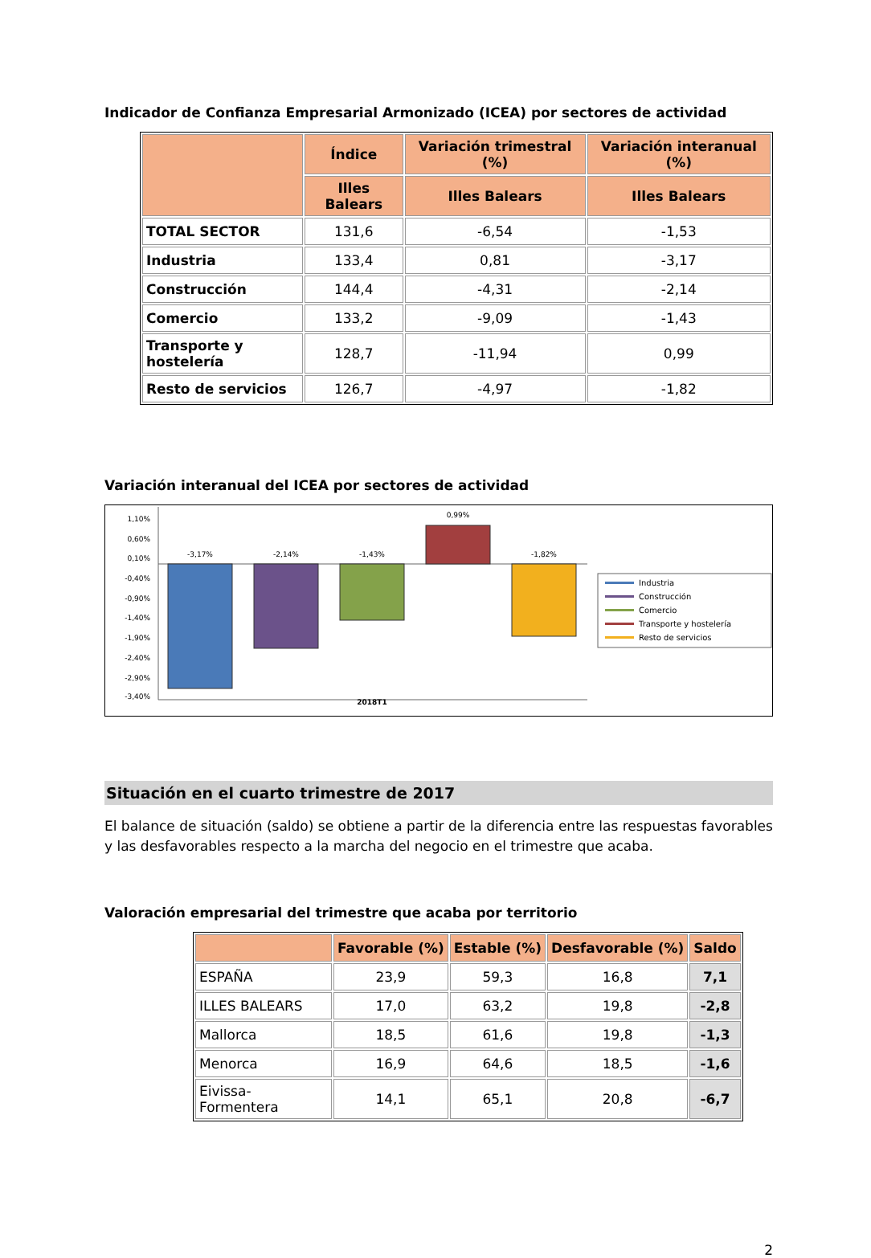Indicador de Confianza Empresarial Armonizado (ICEA) por sectores de actividad
| | Índice | Variación trimestral (%) | Variación interanual (%) |
| --- | --- | --- | --- |
| | Illes Balears | Illes Balears | Illes Balears |
| TOTAL SECTOR | 131,6 | -6,54 | -1,53 |
| Industria | 133,4 | 0,81 | -3,17 |
| Construcción | 144,4 | -4,31 | -2,14 |
| Comercio | 133,2 | -9,09 | -1,43 |
| Transporte y hostelería | 128,7 | -11,94 | 0,99 |
| Resto de servicios | 126,7 | -4,97 | -1,82 |
Variación interanual del ICEA por sectores de actividad
1,10%
0,60%
0,10%
-0,40%
-0,90%
-1,40%
-1,90%
-2,40%
-2,90%
-3,40%
-3,17%
-2,14%
-1,43%
0,99%
-1,82%
2018T1
Industria
Construcción
Comercio
Transporte y hostelería
Resto de servicios
Situación en el cuarto trimestre de 2017
El balance de situación (saldo) se obtiene a partir de la diferencia entre las respuestas favorables y las desfavorables respecto a la marcha del negocio en el trimestre que acaba.
Valoración empresarial del trimestre que acaba por territorio
| | Favorable (%) | Estable (%) | Desfavorable (%) | Saldo |
| --- | --- | --- | --- | --- |
| ESPAÑA | 23,9 | 59,3 | 16,8 | 7,1 |
| ILLES BALEARS | 17,0 | 63,2 | 19,8 | -2,8 |
| Mallorca | 18,5 | 61,6 | 19,8 | -1,3 |
| Menorca | 16,9 | 64,6 | 18,5 | -1,6 |
| Eivissa-Formentera | 14,1 | 65,1 | 20,8 | -6,7 |
2